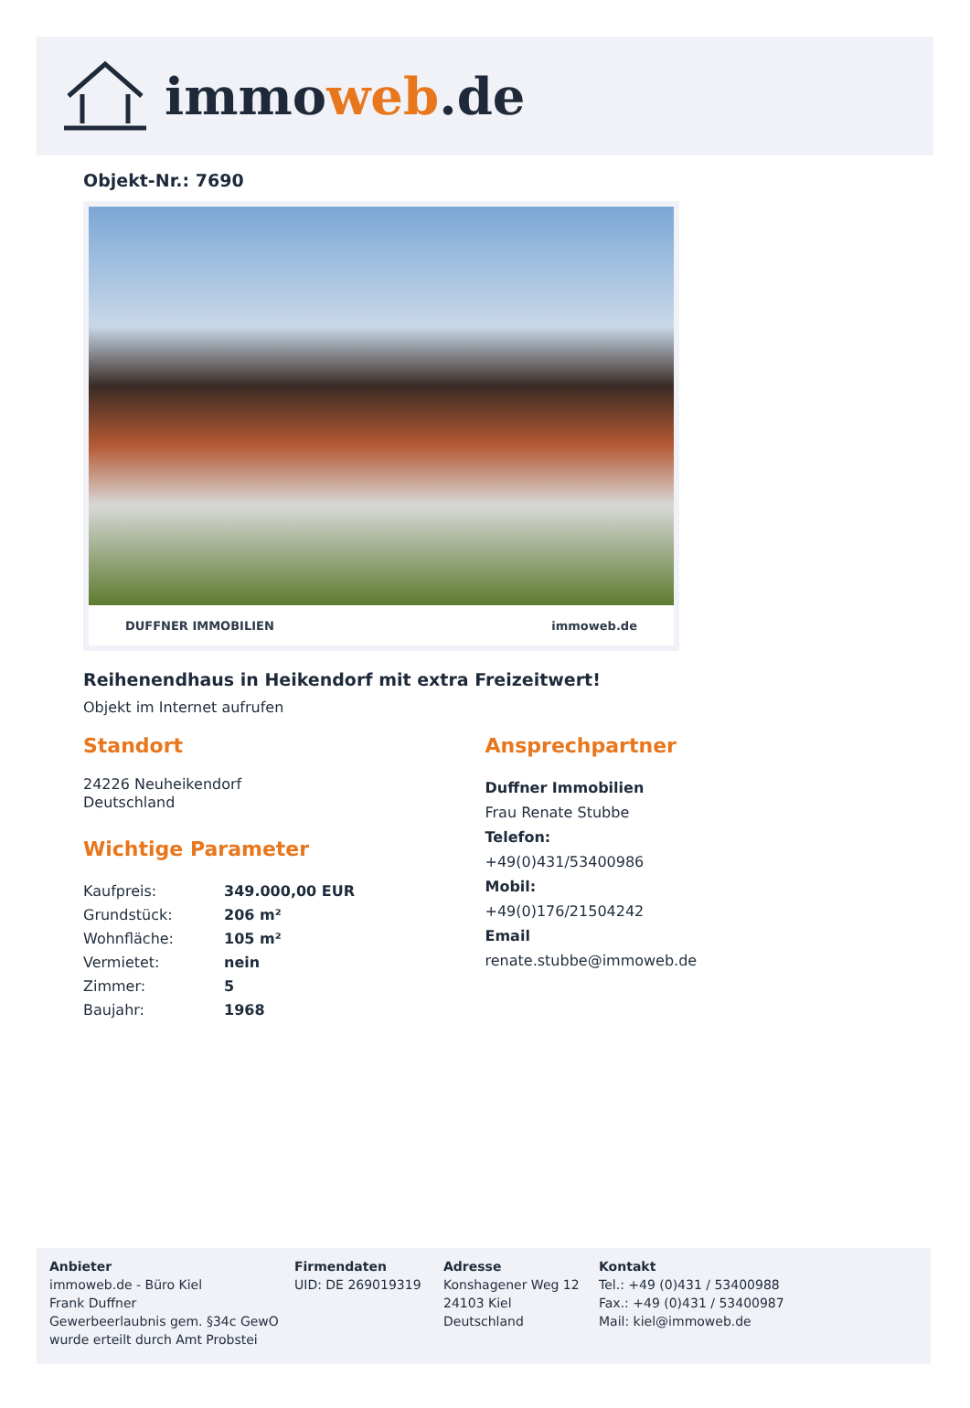immoweb.de
Objekt-Nr.: 7690
DUFFNER IMMOBILIEN immoweb.de
Reihenendhaus in Heikendorf mit extra Freizeitwert!
Objekt im Internet aufrufen
Standort
24226 Neuheikendorf
Deutschland
Wichtige Parameter
| Kaufpreis: | 349.000,00 EUR |
| Grundstück: | 206 m² |
| Wohnfläche: | 105 m² |
| Vermietet: | nein |
| Zimmer: | 5 |
| Baujahr: | 1968 |
Ansprechpartner
Duffner Immobilien
Frau Renate Stubbe
Telefon:
+49(0)431/53400986
Mobil:
+49(0)176/21504242
Email
renate.stubbe@immoweb.de
Anbieter
immoweb.de - Büro Kiel
Frank Duffner
Gewerbeerlaubnis gem. §34c GewO
wurde erteilt durch Amt Probstei
Firmendaten
UID: DE 269019319
Adresse
Konshagener Weg 12
24103 Kiel
Deutschland
Kontakt
Tel.: +49 (0)431 / 53400988
Fax.: +49 (0)431 / 53400987
Mail: kiel@immoweb.de